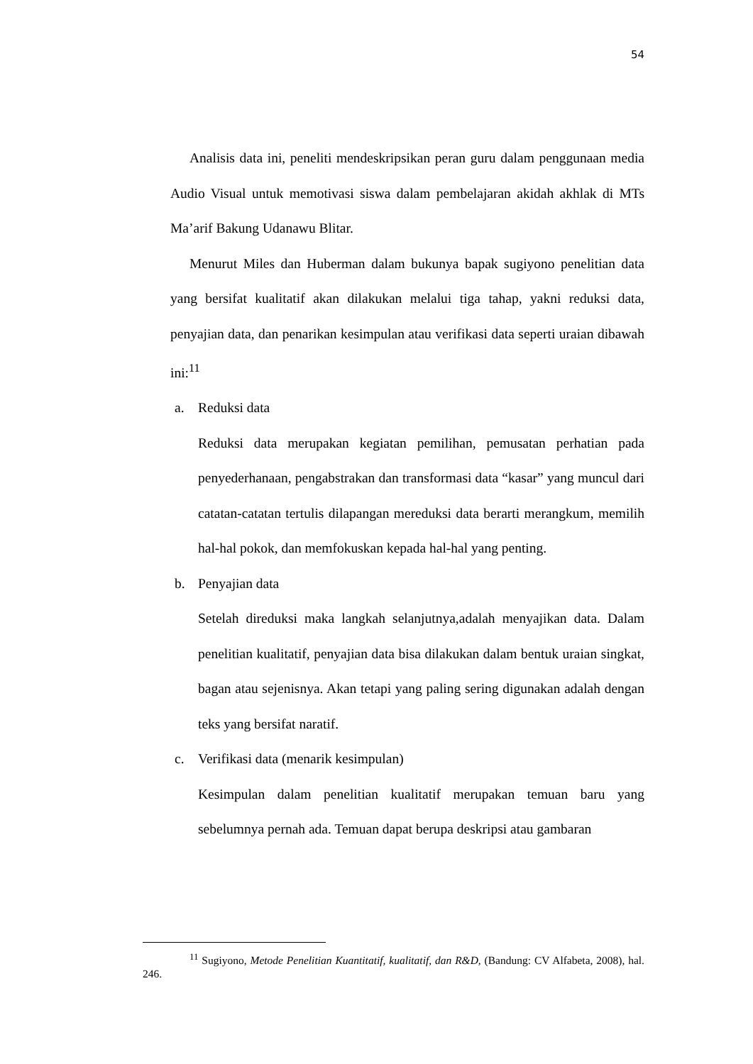54
Analisis data ini, peneliti mendeskripsikan peran guru dalam penggunaan media Audio Visual untuk memotivasi siswa dalam pembelajaran akidah akhlak di MTs Ma’arif Bakung Udanawu Blitar.
Menurut Miles dan Huberman dalam bukunya bapak sugiyono penelitian data yang bersifat kualitatif akan dilakukan melalui tiga tahap, yakni reduksi data, penyajian data, dan penarikan kesimpulan atau verifikasi data seperti uraian dibawah ini:<sup>11</sup>
a. Reduksi data
Reduksi data merupakan kegiatan pemilihan, pemusatan perhatian pada penyederhanaan, pengabstrakan dan transformasi data “kasar” yang muncul dari catatan-catatan tertulis dilapangan mereduksi data berarti merangkum, memilih hal-hal pokok, dan memfokuskan kepada hal-hal yang penting.
b. Penyajian data
Setelah direduksi maka langkah selanjutnya,adalah menyajikan data. Dalam penelitian kualitatif, penyajian data bisa dilakukan dalam bentuk uraian singkat, bagan atau sejenisnya. Akan tetapi yang paling sering digunakan adalah dengan teks yang bersifat naratif.
c. Verifikasi data (menarik kesimpulan)
Kesimpulan dalam penelitian kualitatif merupakan temuan baru yang sebelumnya pernah ada. Temuan dapat berupa deskripsi atau gambaran
<sup>11</sup> Sugiyono, Metode Penelitian Kuantitatif, kualitatif, dan R&D, (Bandung: CV Alfabeta, 2008), hal. 246.